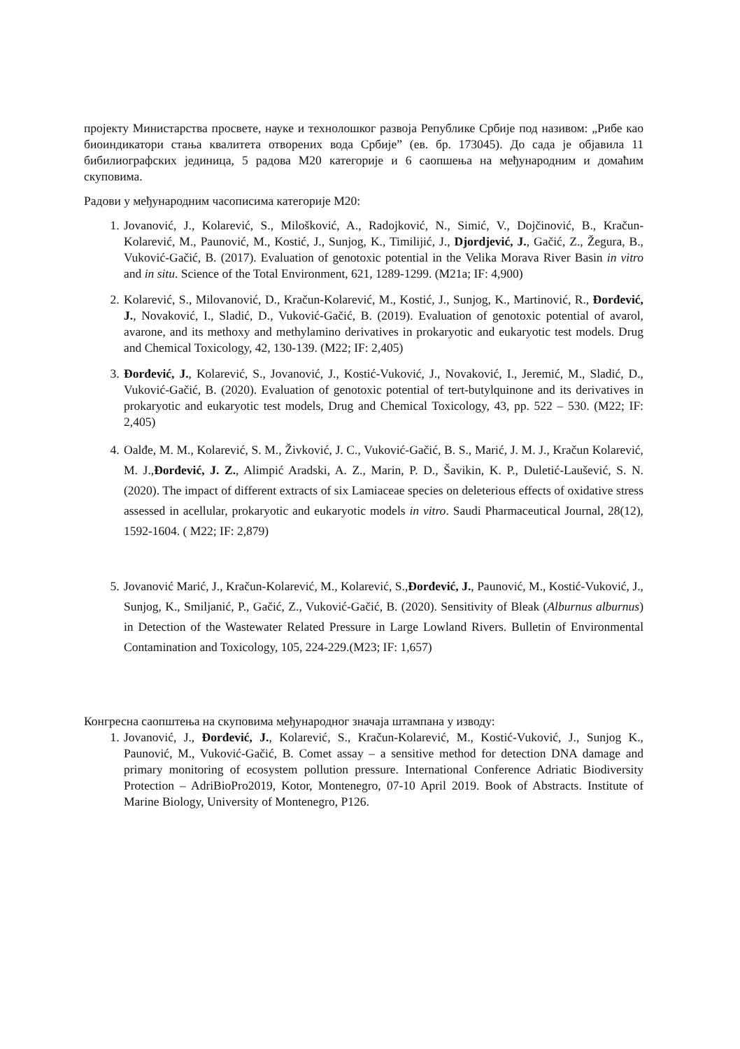пројекту Министарства просвете, науке и технолошког развоја Републике Србије под називом: „Рибе као биоиндикатори стања квалитета отворених вода Србије” (ев. бр. 173045). До сада је објавила 11 бибилиографских јединица, 5 радова М20 категорије и 6 саопшења на међународним и домаћим скуповима.
Радови у међународним часописима категорије М20:
1. Jovanović, J., Kolarević, S., Milošković, A., Radojković, N., Simić, V., Dojčinović, B., Kračun-Kolarević, M., Paunović, M., Kostić, J., Sunjog, K., Timilijić, J., Djordjević, J., Gačić, Z., Žegura, B., Vuković-Gačić, B. (2017). Evaluation of genotoxic potential in the Velika Morava River Basin in vitro and in situ. Science of the Total Environment, 621, 1289-1299. (M21a; IF: 4,900)
2. Kolarević, S., Milovanović, D., Kračun-Kolarević, M., Kostić, J., Sunjog, K., Martinović, R., Đorđević, J., Novaković, I., Sladić, D., Vuković-Gačić, B. (2019). Evaluation of genotoxic potential of avarol, avarone, and its methoxy and methylamino derivatives in prokaryotic and eukaryotic test models. Drug and Chemical Toxicology, 42, 130-139. (M22; IF: 2,405)
3. Đorđević, J., Kolarević, S., Jovanović, J., Kostić-Vuković, J., Novaković, I., Jeremić, M., Sladić, D., Vuković-Gačić, B. (2020). Evaluation of genotoxic potential of tert-butylquinone and its derivatives in prokaryotic and eukaryotic test models, Drug and Chemical Toxicology, 43, pp. 522 – 530. (M22; IF: 2,405)
4. Oalđe, M. M., Kolarević, S. M., Živković, J. C., Vuković-Gačić, B. S., Marić, J. M. J., Kračun Kolarević, M. J.,Đorđević, J. Z., Alimpić Aradski, A. Z., Marin, P. D., Šavikin, K. P., Duletić-Laušević, S. N. (2020). The impact of different extracts of six Lamiaceae species on deleterious effects of oxidative stress assessed in acellular, prokaryotic and eukaryotic models in vitro. Saudi Pharmaceutical Journal, 28(12), 1592-1604. ( M22; IF: 2,879)
5. Jovanović Marić, J., Kračun-Kolarević, M., Kolarević, S.,Đorđević, J., Paunović, M., Kostić-Vuković, J., Sunjog, K., Smiljanić, P., Gačić, Z., Vuković-Gačić, B. (2020). Sensitivity of Bleak (Alburnus alburnus) in Detection of the Wastewater Related Pressure in Large Lowland Rivers. Bulletin of Environmental Contamination and Toxicology, 105, 224-229.(M23; IF: 1,657)
Конгресна саопштења на скуповима међународног значаја штампана у изводу:
1. Jovanović, J., Đorđević, J., Kolarević, S., Kračun-Kolarević, M., Kostić-Vuković, J., Sunjog K., Paunović, M., Vuković-Gačić, B. Comet assay – a sensitive method for detection DNA damage and primary monitoring of ecosystem pollution pressure. International Conference Adriatic Biodiversity Protection – AdriBioPro2019, Kotor, Montenegro, 07-10 April 2019. Book of Abstracts. Institute of Marine Biology, University of Montenegro, P126.